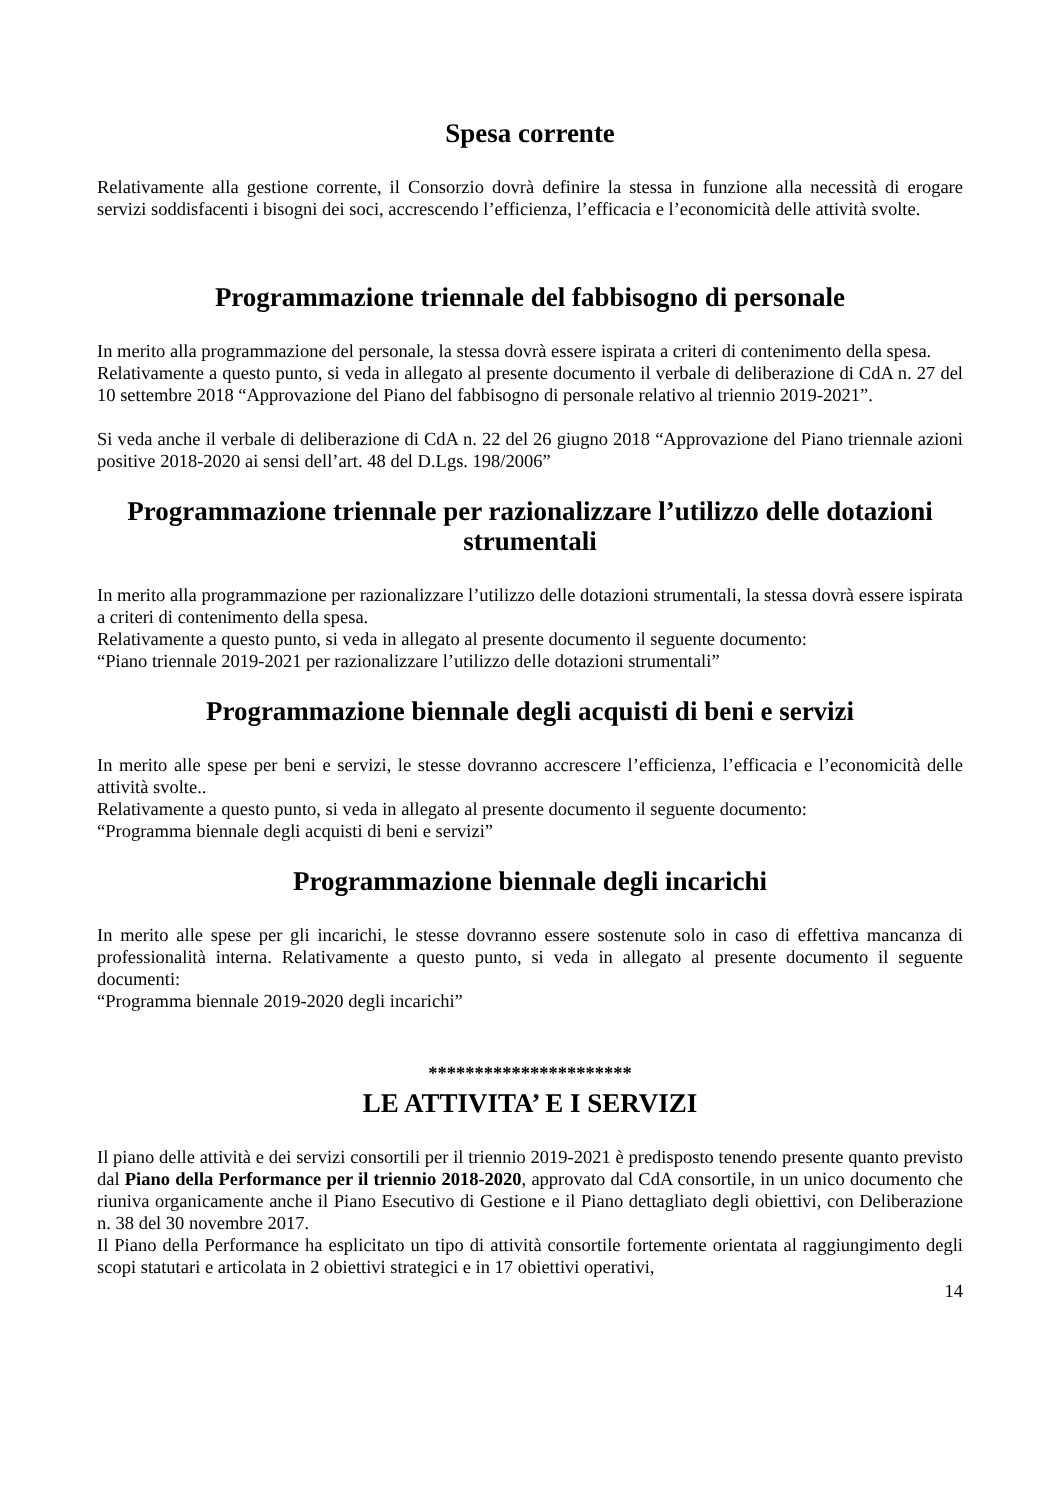Spesa corrente
Relativamente alla gestione corrente, il Consorzio dovrà definire la stessa in funzione alla necessità di erogare servizi soddisfacenti i bisogni dei soci, accrescendo l’efficienza, l’efficacia e l’economicità delle attività svolte.
Programmazione triennale del fabbisogno di personale
In merito alla programmazione del personale, la stessa dovrà essere ispirata a criteri di contenimento della spesa.
Relativamente a questo punto, si veda in allegato al presente documento il verbale di deliberazione di CdA n. 27 del 10 settembre 2018 “Approvazione del Piano del fabbisogno di personale relativo al triennio 2019-2021”.
Si veda anche il verbale di deliberazione di CdA n. 22 del 26 giugno 2018 “Approvazione del Piano triennale azioni positive 2018-2020 ai sensi dell’art. 48 del D.Lgs. 198/2006”
Programmazione triennale per razionalizzare l’utilizzo delle dotazioni strumentali
In merito alla programmazione per razionalizzare l’utilizzo delle dotazioni strumentali, la stessa dovrà essere ispirata a criteri di contenimento della spesa.
Relativamente a questo punto, si veda in allegato al presente documento il seguente documento:
“Piano triennale 2019-2021 per razionalizzare l’utilizzo delle dotazioni strumentali”
Programmazione biennale degli acquisti di beni e servizi
In merito alle spese per beni e servizi, le stesse dovranno accrescere l’efficienza, l’efficacia e l’economicità delle attività svolte..
Relativamente a questo punto, si veda in allegato al presente documento il seguente documento:
“Programma biennale degli acquisti di beni e servizi”
Programmazione biennale degli incarichi
In merito alle spese per gli incarichi, le stesse dovranno essere sostenute solo in caso di effettiva mancanza di professionalità interna. Relativamente a questo punto, si veda in allegato al presente documento il seguente documenti:
“Programma biennale 2019-2020 degli incarichi”
**********************
LE ATTIVITA’ E I SERVIZI
Il piano delle attività e dei servizi consortili per il triennio 2019-2021 è predisposto tenendo presente quanto previsto dal Piano della Performance per il triennio 2018-2020, approvato dal CdA consortile, in un unico documento che riuniva organicamente anche il Piano Esecutivo di Gestione e il Piano dettagliato degli obiettivi, con Deliberazione n. 38 del 30 novembre 2017.
Il Piano della Performance ha esplicitato un tipo di attività consortile fortemente orientata al raggiungimento degli scopi statutari e articolata in 2 obiettivi strategici e in 17 obiettivi operativi,
14